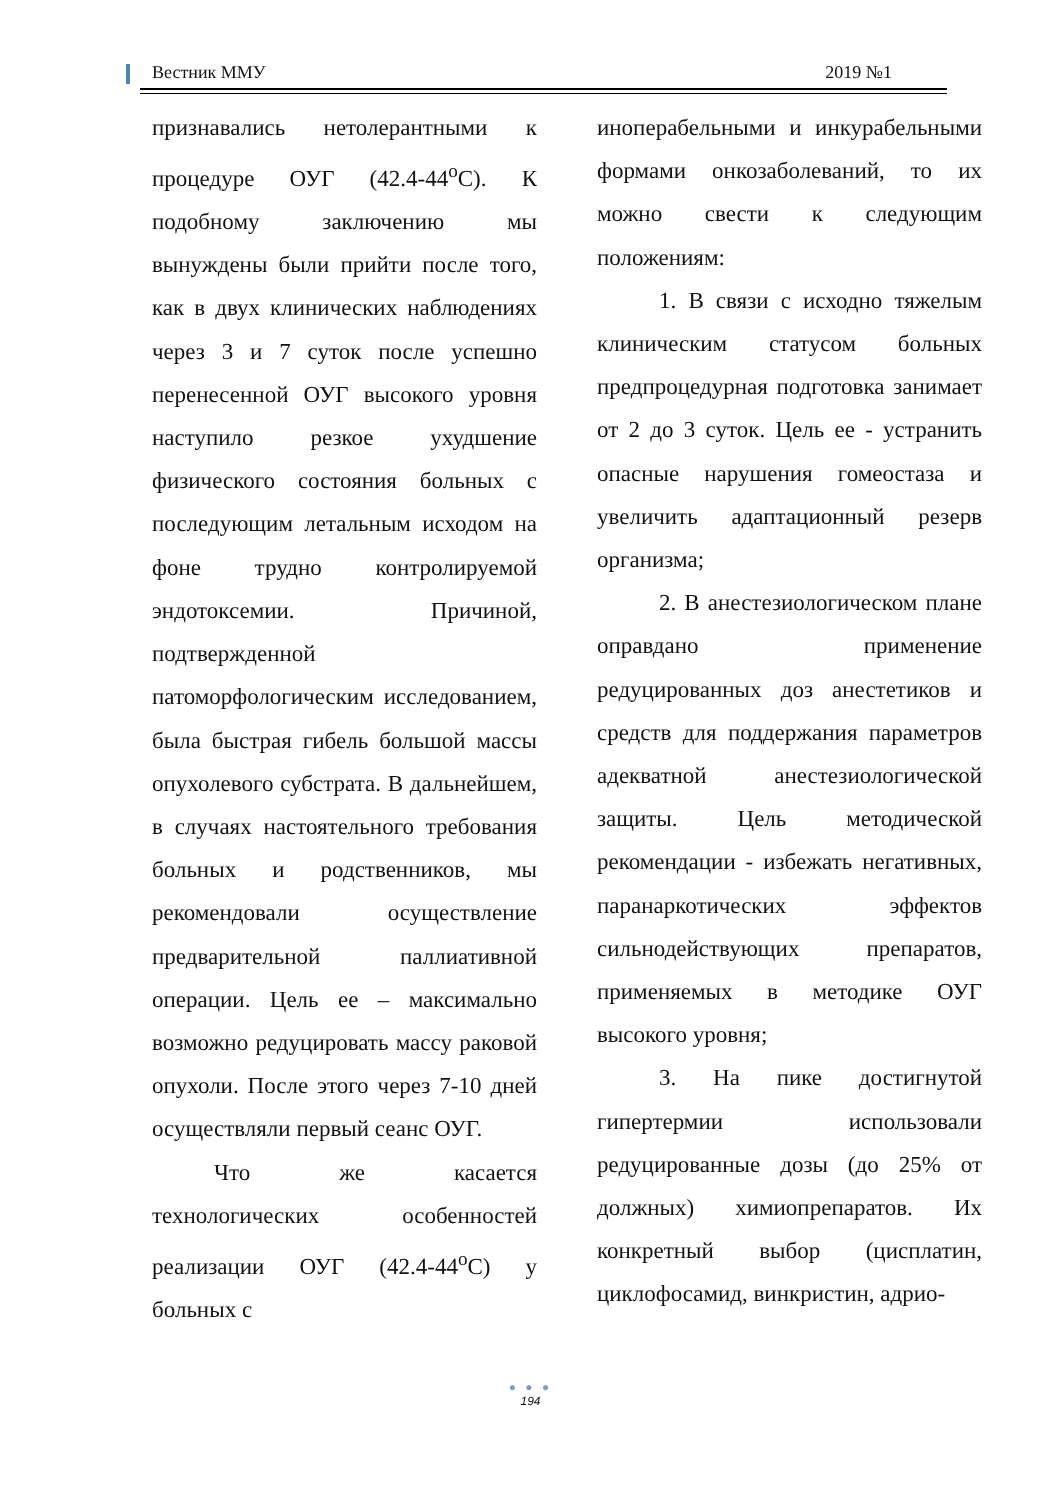Вестник ММУ 2019 №1
признавались нетолерантными к процедуре ОУГ (42.4-44<sup>о</sup>С). К подобному заключению мы вынуждены были прийти после того, как в двух клинических наблюдениях через 3 и 7 суток после успешно перенесенной ОУГ высокого уровня наступило резкое ухудшение физического состояния больных с последующим летальным исходом на фоне трудно контролируемой эндотоксемии. Причиной, подтвержденной патоморфологическим исследованием, была быстрая гибель большой массы опухолевого субстрата. В дальнейшем, в случаях настоятельного требования больных и родственников, мы рекомендовали осуществление предварительной паллиативной операции. Цель ее – максимально возможно редуцировать массу раковой опухоли. После этого через 7-10 дней осуществляли первый сеанс ОУГ.
Что же касается технологических особенностей реализации ОУГ (42.4-44<sup>о</sup>С) у больных с
иноперабельными и инкурабельными формами онкозаболеваний, то их можно свести к следующим положениям:
1. В связи с исходно тяжелым клиническим статусом больных предпроцедурная подготовка занимает от 2 до 3 суток. Цель ее - устранить опасные нарушения гомеостаза и увеличить адаптационный резерв организма;
2. В анестезиологическом плане оправдано применение редуцированных доз анестетиков и средств для поддержания параметров адекватной анестезиологической защиты. Цель методической рекомендации - избежать негативных, паранаркотических эффектов сильнодействующих препаратов, применяемых в методике ОУГ высокого уровня;
3. На пике достигнутой гипертермии использовали редуцированные дозы (до 25% от должных) химиопрепаратов. Их конкретный выбор (цисплатин, циклофосамид, винкристин, адрио-
● ● ●
194